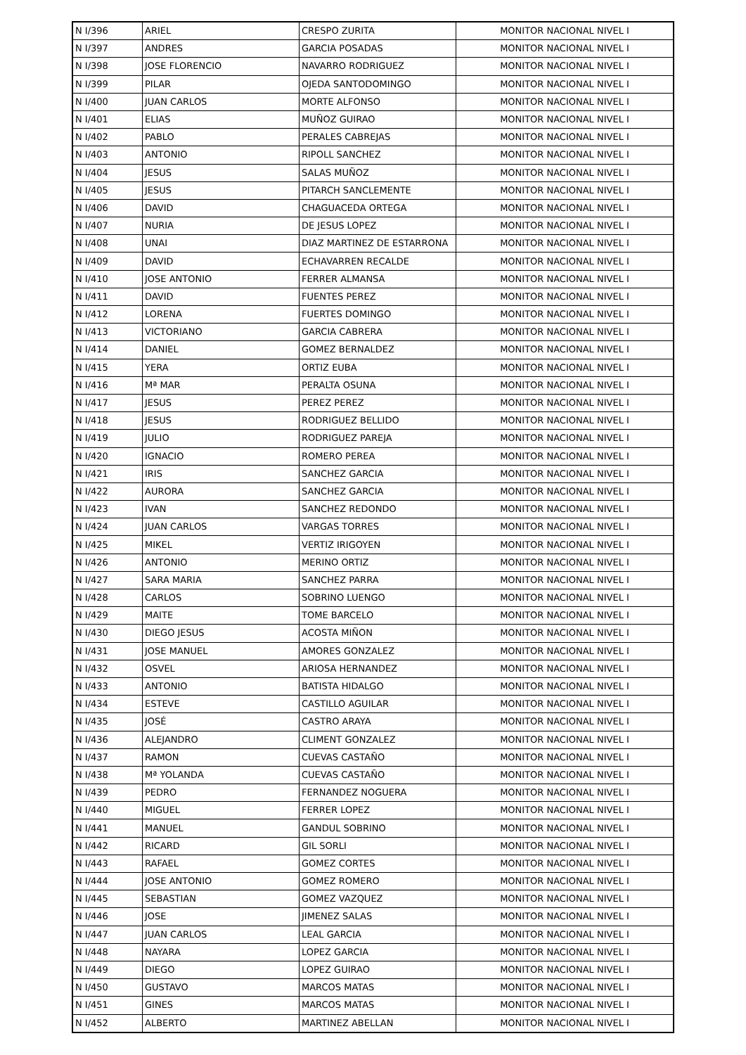| N I/396 | ARIEL | CRESPO ZURITA | MONITOR NACIONAL NIVEL I |
| N I/397 | ANDRES | GARCIA POSADAS | MONITOR NACIONAL NIVEL I |
| N I/398 | JOSE FLORENCIO | NAVARRO RODRIGUEZ | MONITOR NACIONAL NIVEL I |
| N I/399 | PILAR | OJEDA SANTODOMINGO | MONITOR NACIONAL NIVEL I |
| N I/400 | JUAN CARLOS | MORTE ALFONSO | MONITOR NACIONAL NIVEL I |
| N I/401 | ELIAS | MUÑOZ GUIRAO | MONITOR NACIONAL NIVEL I |
| N I/402 | PABLO | PERALES CABREJAS | MONITOR NACIONAL NIVEL I |
| N I/403 | ANTONIO | RIPOLL SANCHEZ | MONITOR NACIONAL NIVEL I |
| N I/404 | JESUS | SALAS MUÑOZ | MONITOR NACIONAL NIVEL I |
| N I/405 | JESUS | PITARCH SANCLEMENTE | MONITOR NACIONAL NIVEL I |
| N I/406 | DAVID | CHAGUACEDA ORTEGA | MONITOR NACIONAL NIVEL I |
| N I/407 | NURIA | DE JESUS LOPEZ | MONITOR NACIONAL NIVEL I |
| N I/408 | UNAI | DIAZ MARTINEZ DE ESTARRONA | MONITOR NACIONAL NIVEL I |
| N I/409 | DAVID | ECHAVARREN RECALDE | MONITOR NACIONAL NIVEL I |
| N I/410 | JOSE ANTONIO | FERRER ALMANSA | MONITOR NACIONAL NIVEL I |
| N I/411 | DAVID | FUENTES PEREZ | MONITOR NACIONAL NIVEL I |
| N I/412 | LORENA | FUERTES DOMINGO | MONITOR NACIONAL NIVEL I |
| N I/413 | VICTORIANO | GARCIA CABRERA | MONITOR NACIONAL NIVEL I |
| N I/414 | DANIEL | GOMEZ BERNALDEZ | MONITOR NACIONAL NIVEL I |
| N I/415 | YERA | ORTIZ EUBA | MONITOR NACIONAL NIVEL I |
| N I/416 | Mª MAR | PERALTA OSUNA | MONITOR NACIONAL NIVEL I |
| N I/417 | JESUS | PEREZ PEREZ | MONITOR NACIONAL NIVEL I |
| N I/418 | JESUS | RODRIGUEZ BELLIDO | MONITOR NACIONAL NIVEL I |
| N I/419 | JULIO | RODRIGUEZ PAREJA | MONITOR NACIONAL NIVEL I |
| N I/420 | IGNACIO | ROMERO PEREA | MONITOR NACIONAL NIVEL I |
| N I/421 | IRIS | SANCHEZ GARCIA | MONITOR NACIONAL NIVEL I |
| N I/422 | AURORA | SANCHEZ GARCIA | MONITOR NACIONAL NIVEL I |
| N I/423 | IVAN | SANCHEZ REDONDO | MONITOR NACIONAL NIVEL I |
| N I/424 | JUAN CARLOS | VARGAS TORRES | MONITOR NACIONAL NIVEL I |
| N I/425 | MIKEL | VERTIZ IRIGOYEN | MONITOR NACIONAL NIVEL I |
| N I/426 | ANTONIO | MERINO ORTIZ | MONITOR NACIONAL NIVEL I |
| N I/427 | SARA MARIA | SANCHEZ PARRA | MONITOR NACIONAL NIVEL I |
| N I/428 | CARLOS | SOBRINO LUENGO | MONITOR NACIONAL NIVEL I |
| N I/429 | MAITE | TOME BARCELO | MONITOR NACIONAL NIVEL I |
| N I/430 | DIEGO JESUS | ACOSTA MIÑON | MONITOR NACIONAL NIVEL I |
| N I/431 | JOSE MANUEL | AMORES GONZALEZ | MONITOR NACIONAL NIVEL I |
| N I/432 | OSVEL | ARIOSA HERNANDEZ | MONITOR NACIONAL NIVEL I |
| N I/433 | ANTONIO | BATISTA HIDALGO | MONITOR NACIONAL NIVEL I |
| N I/434 | ESTEVE | CASTILLO AGUILAR | MONITOR NACIONAL NIVEL I |
| N I/435 | JOSÉ | CASTRO ARAYA | MONITOR NACIONAL NIVEL I |
| N I/436 | ALEJANDRO | CLIMENT GONZALEZ | MONITOR NACIONAL NIVEL I |
| N I/437 | RAMON | CUEVAS CASTAÑO | MONITOR NACIONAL NIVEL I |
| N I/438 | Mª YOLANDA | CUEVAS CASTAÑO | MONITOR NACIONAL NIVEL I |
| N I/439 | PEDRO | FERNANDEZ NOGUERA | MONITOR NACIONAL NIVEL I |
| N I/440 | MIGUEL | FERRER LOPEZ | MONITOR NACIONAL NIVEL I |
| N I/441 | MANUEL | GANDUL SOBRINO | MONITOR NACIONAL NIVEL I |
| N I/442 | RICARD | GIL SORLI | MONITOR NACIONAL NIVEL I |
| N I/443 | RAFAEL | GOMEZ CORTES | MONITOR NACIONAL NIVEL I |
| N I/444 | JOSE ANTONIO | GOMEZ ROMERO | MONITOR NACIONAL NIVEL I |
| N I/445 | SEBASTIAN | GOMEZ VAZQUEZ | MONITOR NACIONAL NIVEL I |
| N I/446 | JOSE | JIMENEZ SALAS | MONITOR NACIONAL NIVEL I |
| N I/447 | JUAN CARLOS | LEAL GARCIA | MONITOR NACIONAL NIVEL I |
| N I/448 | NAYARA | LOPEZ GARCIA | MONITOR NACIONAL NIVEL I |
| N I/449 | DIEGO | LOPEZ GUIRAO | MONITOR NACIONAL NIVEL I |
| N I/450 | GUSTAVO | MARCOS MATAS | MONITOR NACIONAL NIVEL I |
| N I/451 | GINES | MARCOS MATAS | MONITOR NACIONAL NIVEL I |
| N I/452 | ALBERTO | MARTINEZ ABELLAN | MONITOR NACIONAL NIVEL I |